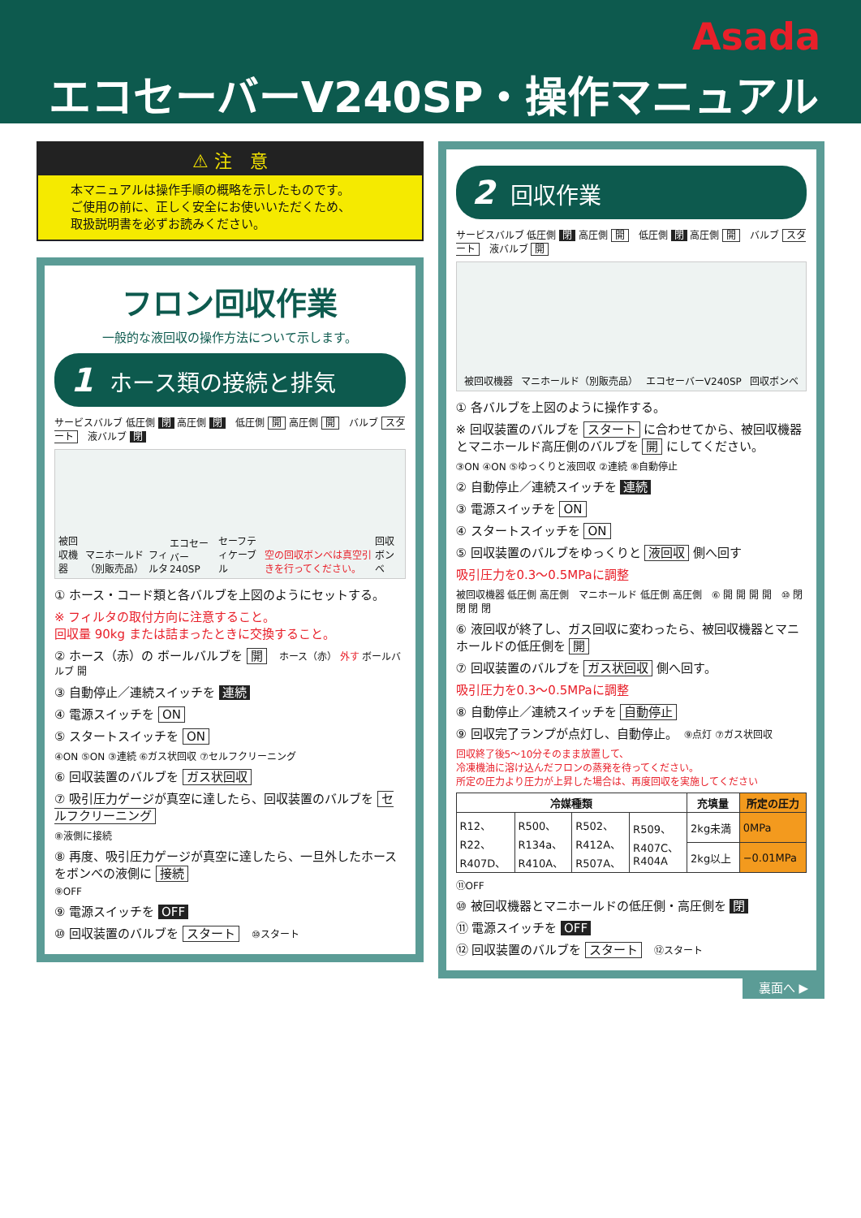Asada
エコセーバーV240SP・操作マニュアル
⚠ 注　意
本マニュアルは操作手順の概略を示したものです。
ご使用の前に、正しく安全にお使いいただくため、
取扱説明書を必ずお読みください。
フロン回収作業
一般的な液回収の操作方法について示します。
1 ホース類の接続と排気
サービスバルブ 低圧側 閉 高圧側 閉　低圧側 開 高圧側 開　バルブ スタート　液バルブ 閉
被回収機器 マニホールド（別販売品） フィルタ エコセーバー240SP セーフティケーブル 空の回収ボンベは真空引きを行ってください。 回収ボンベ
① ホース・コード類と各バルブを上図のようにセットする。
※ フィルタの取付方向に注意すること。
回収量 90kg または詰まったときに交換すること。
② ホース（赤）の ボールバルブを 開　ホース（赤） 外す ボールバルブ 開
③ 自動停止／連続スイッチを 連続
④ 電源スイッチを ON
⑤ スタートスイッチを ON
④ON ⑤ON ③連続 ⑥ガス状回収 ⑦セルフクリーニング
⑥ 回収装置のバルブを ガス状回収
⑦ 吸引圧力ゲージが真空に達したら、回収装置のバルブを セルフクリーニング
⑧液側に接続
⑧ 再度、吸引圧力ゲージが真空に達したら、一旦外したホースをボンベの液側に 接続
⑨OFF
⑨ 電源スイッチを OFF
⑩ 回収装置のバルブを スタート　⑩スタート
2 回収作業
サービスバルブ 低圧側 閉 高圧側 開　低圧側 閉 高圧側 開　バルブ スタート　液バルブ 開
被回収機器 マニホールド（別販売品） エコセーバーV240SP 回収ボンベ
① 各バルブを上図のように操作する。
※ 回収装置のバルブを スタート に合わせてから、被回収機器とマニホールド高圧側のバルブを 開 にしてください。
③ON ④ON ⑤ゆっくりと液回収 ②連続 ⑧自動停止
② 自動停止／連続スイッチを 連続
③ 電源スイッチを ON
④ スタートスイッチを ON
⑤ 回収装置のバルブをゆっくりと 液回収 側へ回す
吸引圧力を0.3〜0.5MPaに調整
被回収機器 低圧側 高圧側　マニホールド 低圧側 高圧側　⑥ 開 開 開 開　⑩ 閉 閉 閉 閉
⑥ 液回収が終了し、ガス回収に変わったら、被回収機器とマニホールドの低圧側を 開
⑦ 回収装置のバルブを ガス状回収 側へ回す。
吸引圧力を0.3〜0.5MPaに調整
⑧ 自動停止／連続スイッチを 自動停止
⑨ 回収完了ランプが点灯し、自動停止。　⑨点灯 ⑦ガス状回収
回収終了後5〜10分そのまま放置して、
冷凍機油に溶け込んだフロンの蒸発を待ってください。
所定の圧力より圧力が上昇した場合は、再度回収を実施してください
| 冷媒種類 | | | | 充填量 | 所定の圧力 |
| --- | --- | --- | --- | --- | --- |
| R12、 R22、 R407D、 | R500、 R134a、 R410A、 | R502、 R412A、 R507A、 | R509、 R407C、 R404A | 2kg未満 | 0MPa |
| | | | | 2kg以上 | −0.01MPa |
⑪OFF
⑩ 被回収機器とマニホールドの低圧側・高圧側を 閉
⑪ 電源スイッチを OFF
⑫ 回収装置のバルブを スタート　⑫スタート
裏面へ ▶